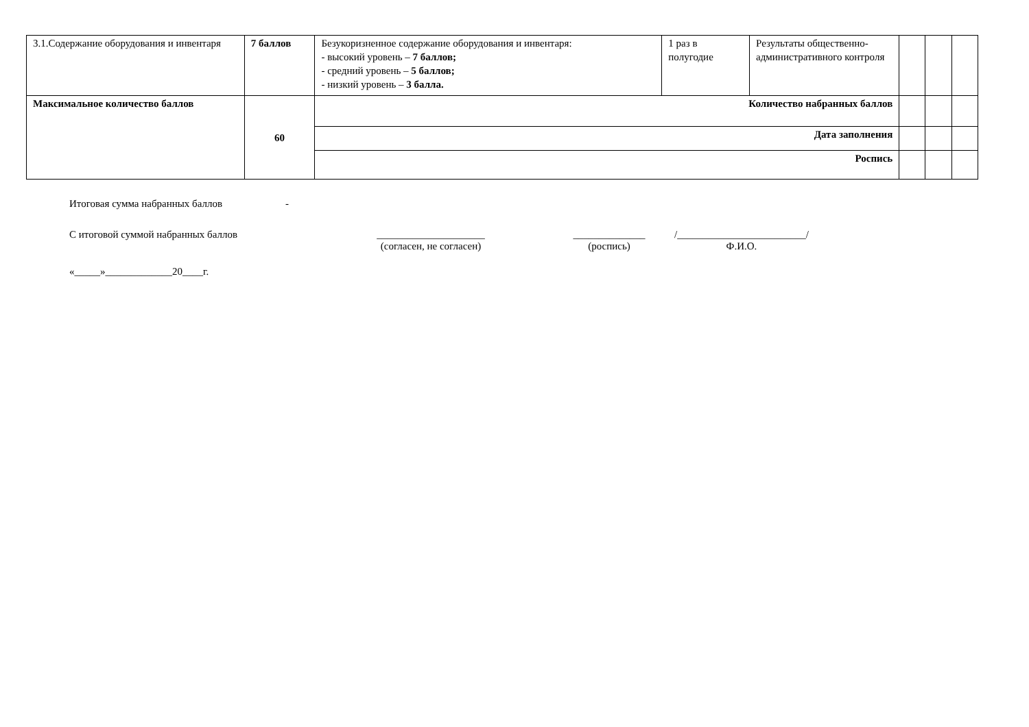| 3.1.Содержание оборудования и инвентаря | 7 баллов | Безукоризненное содержание оборудования и инвентаря: - высокий уровень – 7 баллов; - средний уровень – 5 баллов; - низкий уровень – 3 балла. | 1 раз в полугодие | Результаты общественно-административного контроля | | | |
| Максимальное количество баллов | 60 | Количество набранных баллов | | | | | |
| | | Дата заполнения | | | | | |
| | | Роспись | | | | | |
Итоговая сумма набранных баллов -
С итоговой суммой набранных баллов _____________________
(согласен, не согласен) ______________
(роспись) /_________________________/
Ф.И.О.
«_____»_____________20____г.